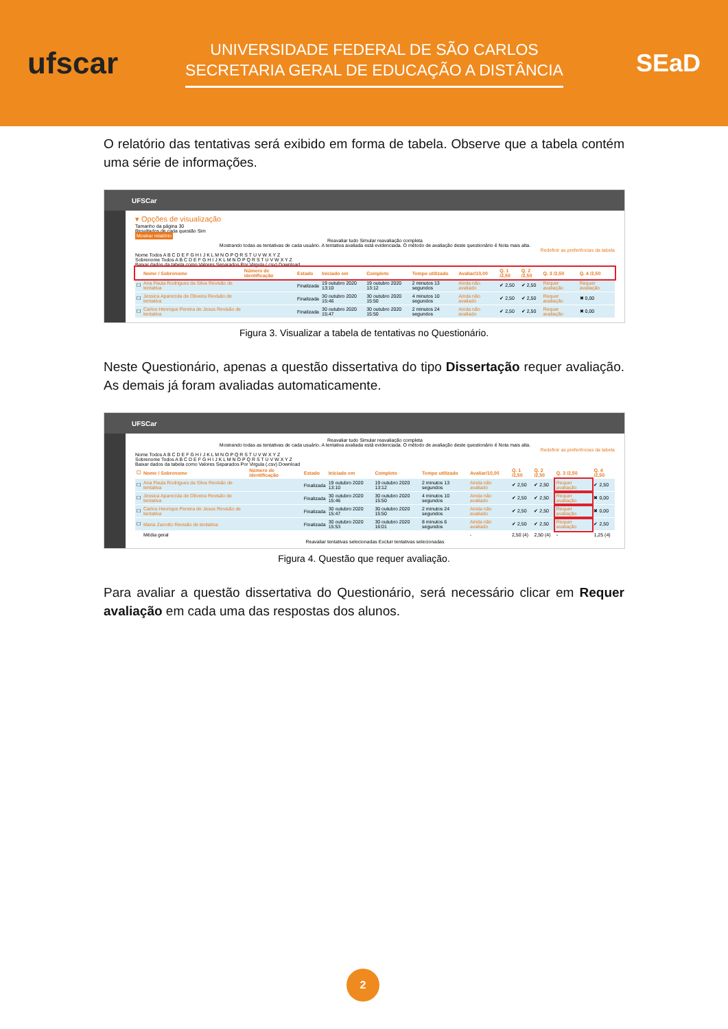ufscar
UNIVERSIDADE FEDERAL DE SÃO CARLOS
SECRETARIA GERAL DE EDUCAÇÃO A DISTÂNCIA
SEaD
O relatório das tentativas será exibido em forma de tabela. Observe que a tabela contém uma série de informações.
UFSCar
▾ Opções de visualização
Tamanho da página 30
Resultados de cada questão Sim
Mostrar relatório
Reavaliar tudo Simular reavaliação completa
Mostrando todas as tentativas de cada usuário. A tentativa avaliada está evidenciada. O método de avaliação deste questionário é Nota mais alta.
Redefinir as preferências da tabela
Nome Todos A B C D E F G H I J K L M N O P Q R S T U V W X Y Z
Sobrenome Todos A B C D E F G H I J K L M N O P Q R S T U V W X Y Z
Baixar dados da tabela como Valores Separados Por Virgula (.csv) Download
| | Nome / Sobrenome | Número de identificação | Estado | Iniciado em | Completo | Tempo utilizado | Avaliar/10,00 | Q. 1 /2,50 | Q. 2 /2,50 | Q. 3 /2,50 | Q. 4 /2,50 |
| --- | --- | --- | --- | --- | --- | --- | --- | --- | --- | --- | --- |
| ☐ | Ana Paula Rodrigues da Silva Revisão de tentativa | | Finalizada | 19 outubro 2020 13:10 | 19 outubro 2020 13:12 | 2 minutos 13 segundos | Ainda não avaliado | ✔ 2,50 | ✔ 2,50 | Requer avaliação | Requer avaliação |
| ☐ | Jessica Aparecida de Oliveira Revisão de tentativa | | Finalizada | 30 outubro 2020 15:46 | 30 outubro 2020 15:50 | 4 minutos 10 segundos | Ainda não avaliado | ✔ 2,50 | ✔ 2,50 | Requer avaliação | ✖ 0,00 |
| ☐ | Carlos Henrique Pereira de Jesus Revisão de tentativa | | Finalizada | 30 outubro 2020 15:47 | 30 outubro 2020 15:50 | 2 minutos 24 segundos | Ainda não avaliado | ✔ 2,50 | ✔ 2,50 | Requer avaliação | ✖ 0,00 |
Figura 3. Visualizar a tabela de tentativas no Questionário.
Neste Questionário, apenas a questão dissertativa do tipo Dissertação requer avaliação. As demais já foram avaliadas automaticamente.
UFSCar
Reavaliar tudo Simular reavaliação completa
Mostrando todas as tentativas de cada usuário. A tentativa avaliada está evidenciada. O método de avaliação deste questionário é Nota mais alta.
Redefinir as preferências da tabela
Nome Todos A B C D E F G H I J K L M N O P Q R S T U V W X Y Z
Sobrenome Todos A B C D E F G H I J K L M N O P Q R S T U V W X Y Z
Baixar dados da tabela como Valores Separados Por Virgula (.csv) Download
| ☐ | Nome / Sobrenome | Número de identificação | Estado | Iniciado em | Completo | Tempo utilizado | Avaliar/10,00 | Q. 1 /2,50 | Q. 2 /2,50 | Q. 3 /2,50 | Q. 4 /2,50 |
| --- | --- | --- | --- | --- | --- | --- | --- | --- | --- | --- | --- |
| ☐ | Ana Paula Rodrigues da Silva Revisão de tentativa | | Finalizada | 19 outubro 2020 13:10 | 19 outubro 2020 13:12 | 2 minutos 13 segundos | Ainda não avaliado | ✔ 2,50 | ✔ 2,50 | Requer avaliação | ✔ 2,50 |
| ☐ | Jessica Aparecida de Oliveira Revisão de tentativa | | Finalizada | 30 outubro 2020 15:46 | 30 outubro 2020 15:50 | 4 minutos 10 segundos | Ainda não avaliado | ✔ 2,50 | ✔ 2,50 | Requer avaliação | ✖ 0,00 |
| ☐ | Carlos Henrique Pereira de Jesus Revisão de tentativa | | Finalizada | 30 outubro 2020 15:47 | 30 outubro 2020 15:50 | 2 minutos 24 segundos | Ainda não avaliado | ✔ 2,50 | ✔ 2,50 | Requer avaliação | ✖ 0,00 |
| ☐ | Maria Zanotto Revisão de tentativa | | Finalizada | 30 outubro 2020 15:53 | 30 outubro 2020 16:01 | 8 minutos 6 segundos | Ainda não avaliado | ✔ 2,50 | ✔ 2,50 | Requer avaliação | ✔ 2,50 |
| | Média geral | | | | | | - | 2,50 (4) | 2,50 (4) | - | 1,25 (4) |
Reavaliar tentativas selecionadas Excluir tentativas selecionadas
Figura 4. Questão que requer avaliação.
Para avaliar a questão dissertativa do Questionário, será necessário clicar em Requer avaliação em cada uma das respostas dos alunos.
2